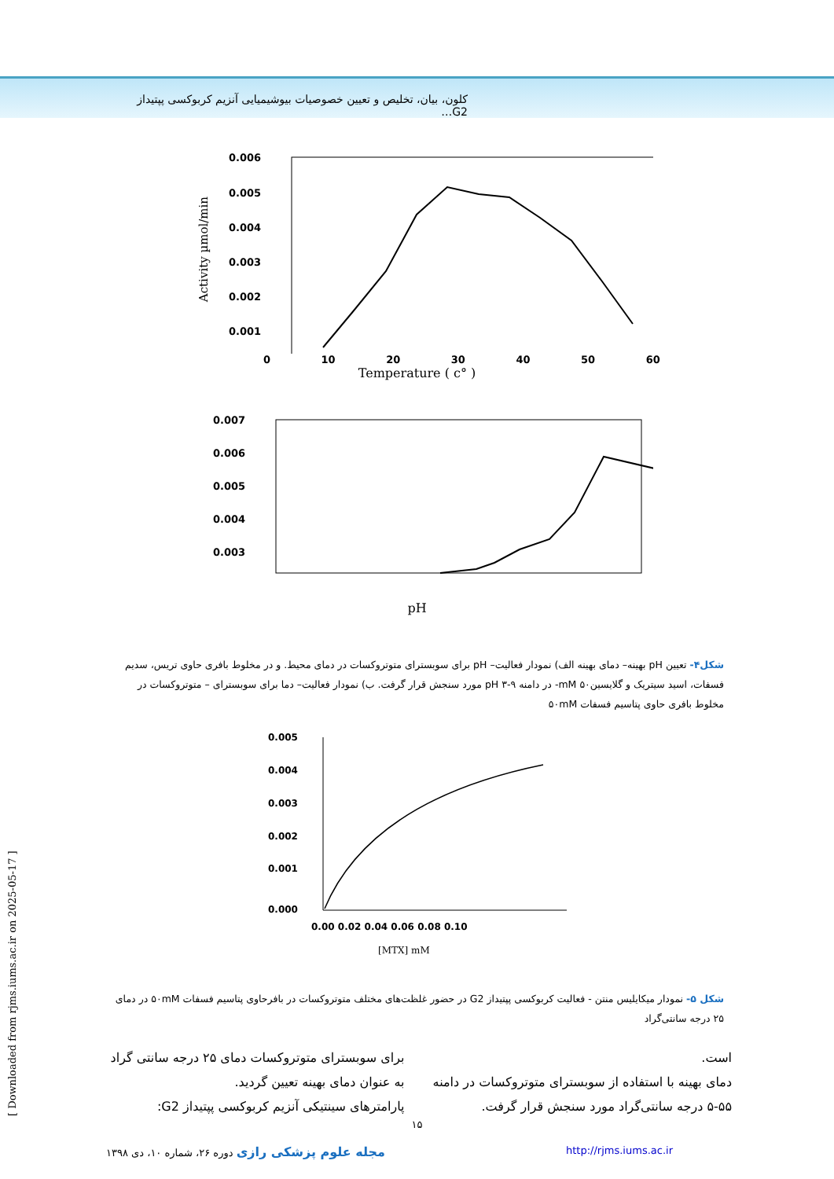کلون، بیان، تخلیص و تعیین خصوصیات بیوشیمیایی آنزیم کربوکسی پپتیداز G2…
0.006
0.005
0.004
0.003
0.002
0.001
0 10 20 30 40 50 60
Temperature ( c° )
Activity µmol/min
0.007
0.006
0.005
0.004
0.003
pH
شکل۴- تعیین pH بهینه– دمای بهینه الف) نمودار فعالیت– pH برای سوبسترای متوتروکسات در دمای محیط. و در مخلوط بافری حاوی تریس، سدیم فسفات، اسید سیتریک و گلایسین۵۰ mM- در دامنه ۹-۳ pH مورد سنجش قرار گرفت. ب) نمودار فعالیت– دما برای سوبسترای – متوتروکسات در مخلوط بافری حاوی پتاسیم فسفات ۵۰mM
0.005
0.004
0.003
0.002
0.001
0.000
0.00 0.02 0.04 0.06 0.08 0.10
[MTX] mM
شکل ۵- نمودار میکایلیس منتن - فعالیت کربوکسی پپتیداز G2 در حضور غلظت‌های مختلف متوتروکسات در بافرحاوی پتاسیم فسفات ۵۰mM در دمای ۲۵ درجه سانتی‌گراد
است.
دمای بهینه با استفاده از سوبسترای متوتروکسات در دامنه ۵۵-۵ درجه سانتی‌گراد مورد سنجش قرار گرفت.
برای سوبسترای متوتروکسات دمای ۲۵ درجه سانتی گراد به عنوان دمای بهینه تعیین گردید.
پارامترهای سینتیکی آنزیم کربوکسی پپتیداز G2:
۱۵
http://rjms.iums.ac.ir مجله علوم پزشکی رازی دوره ۲۶، شماره ۱۰، دی ۱۳۹۸
[ Downloaded from rjms.iums.ac.ir on 2025-05-17 ]